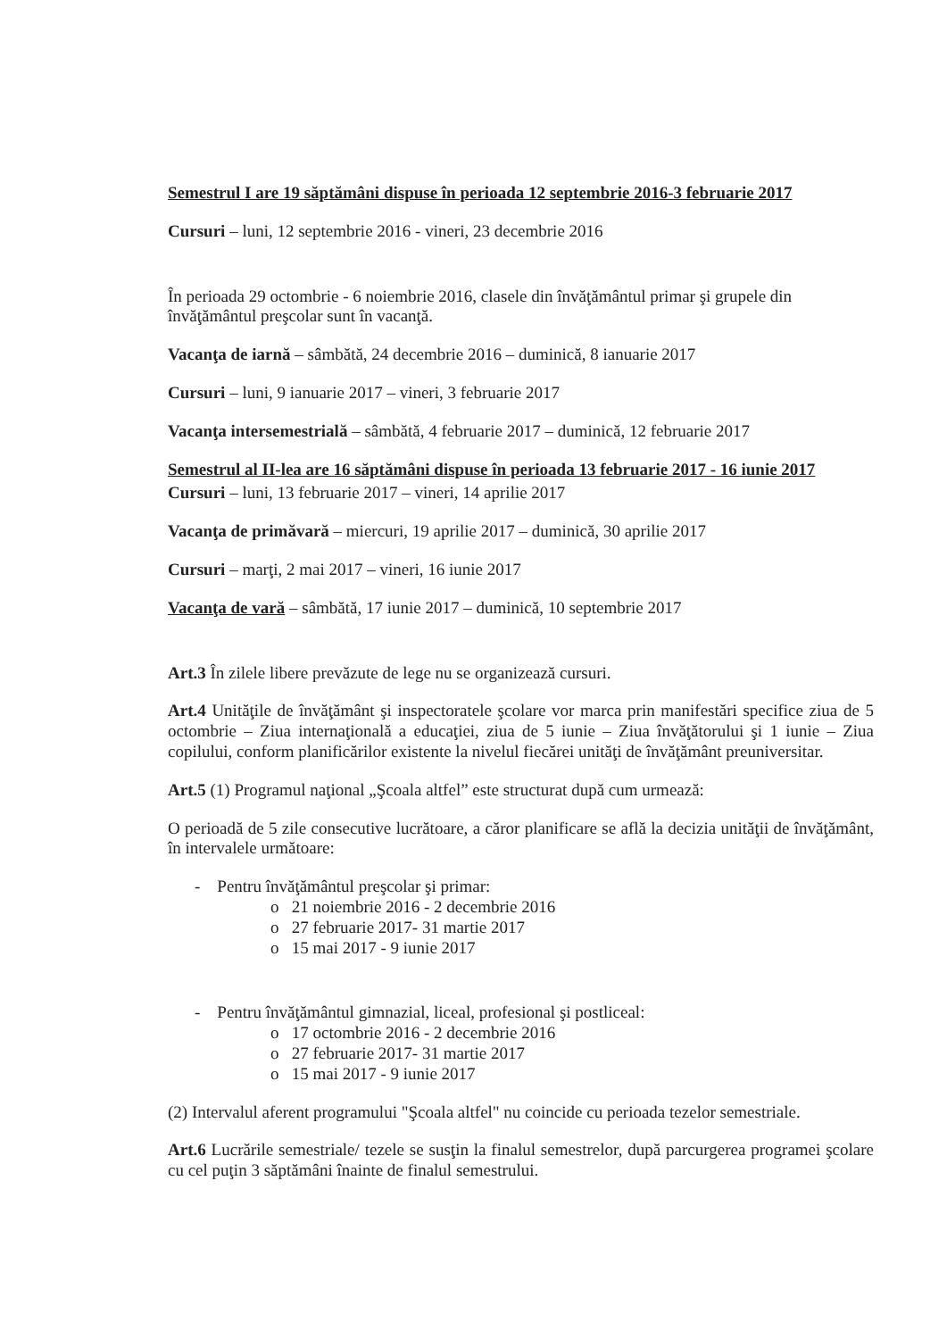Semestrul I are 19 săptămâni dispuse în perioada 12 septembrie 2016-3 februarie 2017
Cursuri – luni, 12 septembrie 2016 - vineri, 23 decembrie 2016
În perioada 29 octombrie - 6 noiembrie 2016, clasele din învăţământul primar şi grupele din învăţământul preşcolar sunt în vacanţă.
Vacanţa de iarnă – sâmbătă, 24 decembrie 2016 – duminică, 8 ianuarie 2017
Cursuri – luni, 9 ianuarie 2017 – vineri, 3 februarie 2017
Vacanţa intersemestrială – sâmbătă, 4 februarie 2017 – duminică, 12 februarie 2017
Semestrul al II-lea are 16 săptămâni dispuse în perioada 13 februarie 2017 - 16 iunie 2017
Cursuri – luni, 13 februarie 2017 – vineri, 14 aprilie 2017
Vacanţa de primăvară – miercuri, 19 aprilie 2017 – duminică, 30 aprilie 2017
Cursuri – marţi, 2 mai 2017 – vineri, 16 iunie 2017
Vacanţa de vară – sâmbătă, 17 iunie 2017 – duminică, 10 septembrie 2017
Art.3 În zilele libere prevăzute de lege nu se organizează cursuri.
Art.4 Unităţile de învăţământ şi inspectoratele şcolare vor marca prin manifestări specifice ziua de 5 octombrie – Ziua internaţională a educaţiei, ziua de 5 iunie – Ziua învăţătorului şi 1 iunie – Ziua copilului, conform planificărilor existente la nivelul fiecărei unităţi de învăţământ preuniversitar.
Art.5 (1) Programul naţional „Şcoala altfel” este structurat după cum urmează:
O perioadă de 5 zile consecutive lucrătoare, a căror planificare se află la decizia unităţii de învăţământ, în intervalele următoare:
- Pentru învăţământul preşcolar şi primar:
o 21 noiembrie 2016 - 2 decembrie 2016
o 27 februarie 2017- 31 martie 2017
o 15 mai 2017 - 9 iunie 2017
- Pentru învăţământul gimnazial, liceal, profesional şi postliceal:
o 17 octombrie 2016 - 2 decembrie 2016
o 27 februarie 2017- 31 martie 2017
o 15 mai 2017 - 9 iunie 2017
(2) Intervalul aferent programului "Şcoala altfel" nu coincide cu perioada tezelor semestriale.
Art.6 Lucrările semestriale/ tezele se susţin la finalul semestrelor, după parcurgerea programei şcolare cu cel puţin 3 săptămâni înainte de finalul semestrului.